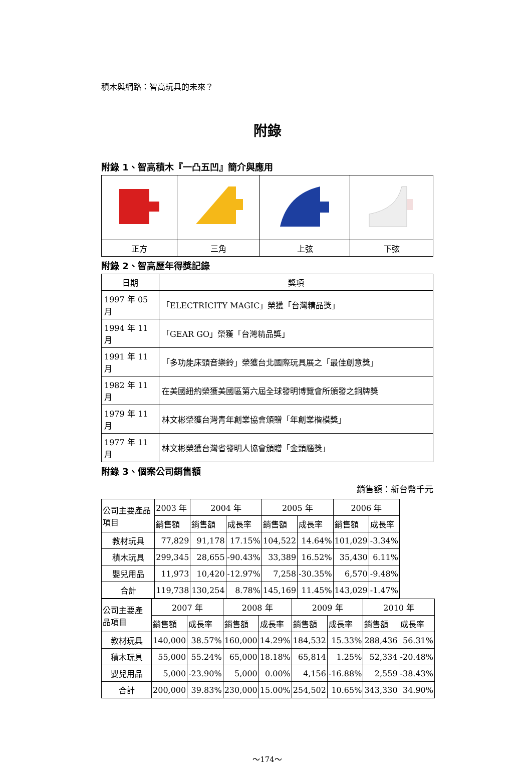積木與網路：智高玩具的未來？
附錄
附錄 1、智高積木『一凸五凹』簡介與應用
| 正方 | 三角 | 上弦 | 下弦 |
附錄 2、智高歷年得獎記錄
| 日期 | 獎項 |
| 1997 年 05 月 | 「ELECTRICITY MAGIC」榮獲「台灣精品獎」 |
| 1994 年 11 月 | 「GEAR GO」榮獲「台灣精品獎」 |
| 1991 年 11 月 | 「多功能床頭音樂鈴」榮獲台北國際玩具展之「最佳創意獎」 |
| 1982 年 11 月 | 在美國紐約榮獲美國區第六屆全球發明博覽會所頒發之銅牌獎 |
| 1979 年 11 月 | 林文彬榮獲台灣青年創業協會頒贈「年創業楷模獎」 |
| 1977 年 11 月 | 林文彬榮獲台灣省發明人協會頒贈「金頭腦獎」 |
附錄 3、個案公司銷售額
銷售額：新台幣千元
| 公司主要產品項目 | 2003 年 | 2004 年 | | 2005 年 | | 2006 年 | |
| | 銷售額 | 銷售額 | 成長率 | 銷售額 | 成長率 | 銷售額 | 成長率 |
| 教材玩具 | 77,829 | 91,178 | 17.15% | 104,522 | 14.64% | 101,029 | -3.34% |
| 積木玩具 | 299,345 | 28,655 | -90.43% | 33,389 | 16.52% | 35,430 | 6.11% |
| 嬰兒用品 | 11,973 | 10,420 | -12.97% | 7,258 | -30.35% | 6,570 | -9.48% |
| 合計 | 119,738 | 130,254 | 8.78% | 145,169 | 11.45% | 143,029 | -1.47% |
| 公司主要產品項目 | 2007 年 | | 2008 年 | | 2009 年 | | 2010 年 | |
| | 銷售額 | 成長率 | 銷售額 | 成長率 | 銷售額 | 成長率 | 銷售額 | 成長率 |
| 教材玩具 | 140,000 | 38.57% | 160,000 | 14.29% | 184,532 | 15.33% | 288,436 | 56.31% |
| 積木玩具 | 55,000 | 55.24% | 65,000 | 18.18% | 65,814 | 1.25% | 52,334 | -20.48% |
| 嬰兒用品 | 5,000 | -23.90% | 5,000 | 0.00% | 4,156 | -16.88% | 2,559 | -38.43% |
| 合計 | 200,000 | 39.83% | 230,000 | 15.00% | 254,502 | 10.65% | 343,330 | 34.90% |
～174～